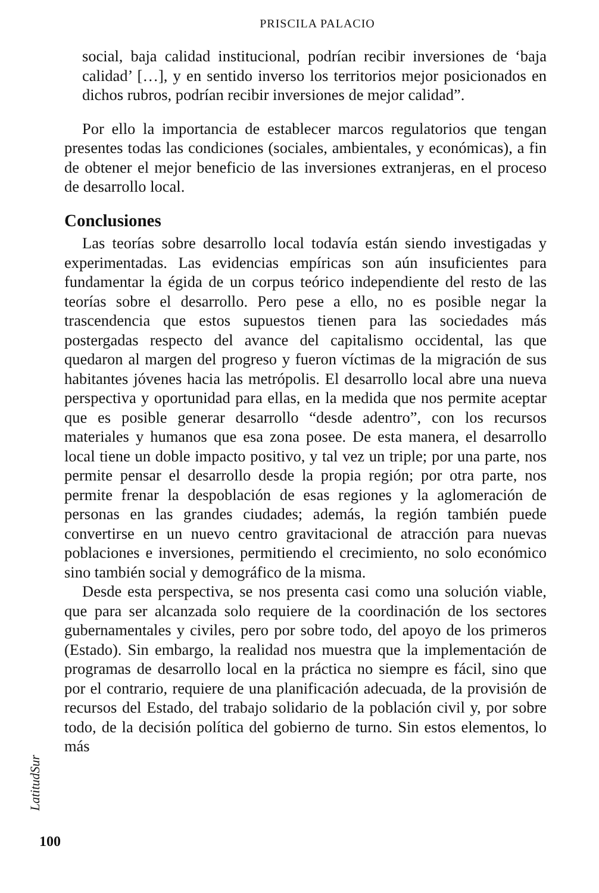PRISCILA PALACIO
social, baja calidad institucional, podrían recibir inversiones de ‘baja calidad’ […], y en sentido inverso los territorios mejor posicionados en dichos rubros, podrían recibir inversiones de mejor calidad”.
Por ello la importancia de establecer marcos regulatorios que tengan presentes todas las condiciones (sociales, ambientales, y económicas), a fin de obtener el mejor beneficio de las inversiones extranjeras, en el proceso de desarrollo local.
Conclusiones
Las teorías sobre desarrollo local todavía están siendo investigadas y experimentadas. Las evidencias empíricas son aún insuficientes para fundamentar la égida de un corpus teórico independiente del resto de las teorías sobre el desarrollo. Pero pese a ello, no es posible negar la trascendencia que estos supuestos tienen para las sociedades más postergadas respecto del avance del capitalismo occidental, las que quedaron al margen del progreso y fueron víctimas de la migración de sus habitantes jóvenes hacia las metrópolis. El desarrollo local abre una nueva perspectiva y oportunidad para ellas, en la medida que nos permite aceptar que es posible generar desarrollo “desde adentro”, con los recursos materiales y humanos que esa zona posee. De esta manera, el desarrollo local tiene un doble impacto positivo, y tal vez un triple; por una parte, nos permite pensar el desarrollo desde la propia región; por otra parte, nos permite frenar la despoblación de esas regiones y la aglomeración de personas en las grandes ciudades; además, la región también puede convertirse en un nuevo centro gravitacional de atracción para nuevas poblaciones e inversiones, permitiendo el crecimiento, no solo económico sino también social y demográfico de la misma.
Desde esta perspectiva, se nos presenta casi como una solución viable, que para ser alcanzada solo requiere de la coordinación de los sectores gubernamentales y civiles, pero por sobre todo, del apoyo de los primeros (Estado). Sin embargo, la realidad nos muestra que la implementación de programas de desarrollo local en la práctica no siempre es fácil, sino que por el contrario, requiere de una planificación adecuada, de la provisión de recursos del Estado, del trabajo solidario de la población civil y, por sobre todo, de la decisión política del gobierno de turno. Sin estos elementos, lo más
LatitudSur
100